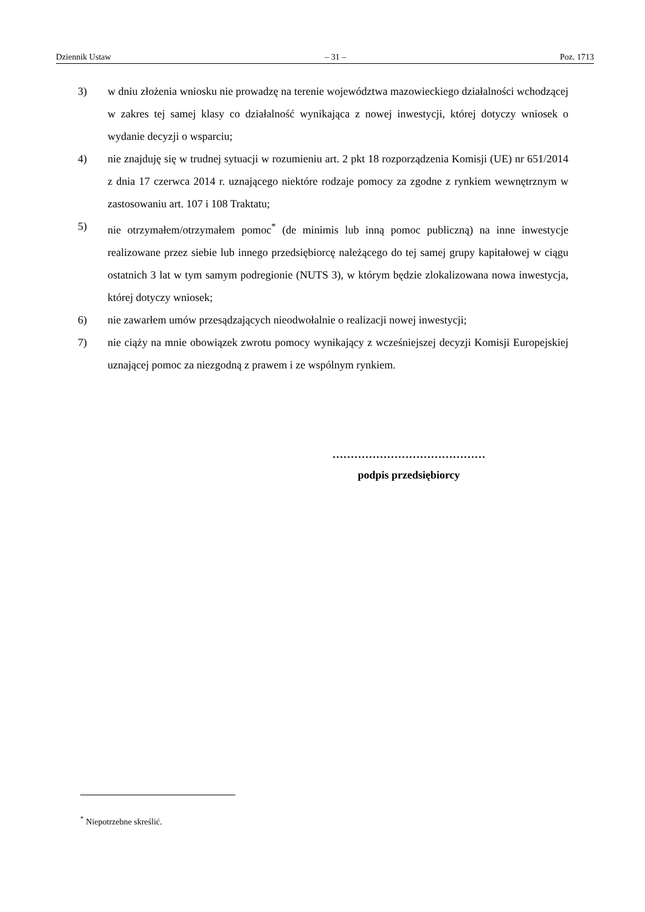Dziennik Ustaw – 31 – Poz. 1713
3) w dniu złożenia wniosku nie prowadzę na terenie województwa mazowieckiego działalności wchodzącej w zakres tej samej klasy co działalność wynikająca z nowej inwestycji, której dotyczy wniosek o wydanie decyzji o wsparciu;
4) nie znajduję się w trudnej sytuacji w rozumieniu art. 2 pkt 18 rozporządzenia Komisji (UE) nr 651/2014 z dnia 17 czerwca 2014 r. uznającego niektóre rodzaje pomocy za zgodne z rynkiem wewnętrznym w zastosowaniu art. 107 i 108 Traktatu;
5) nie otrzymałem/otrzymałem pomoc<sup>*</sup> (de minimis lub inną pomoc publiczną) na inne inwestycje realizowane przez siebie lub innego przedsiębiorcę należącego do tej samej grupy kapitałowej w ciągu ostatnich 3 lat w tym samym podregionie (NUTS 3), w którym będzie zlokalizowana nowa inwestycja, której dotyczy wniosek;
6) nie zawarłem umów przesądzających nieodwołalnie o realizacji nowej inwestycji;
7) nie ciąży na mnie obowiązek zwrotu pomocy wynikający z wcześniejszej decyzji Komisji Europejskiej uznającej pomoc za niezgodną z prawem i ze wspólnym rynkiem.
……………………………………
podpis przedsiębiorcy
<sup>*</sup> Niepotrzebne skreślić.